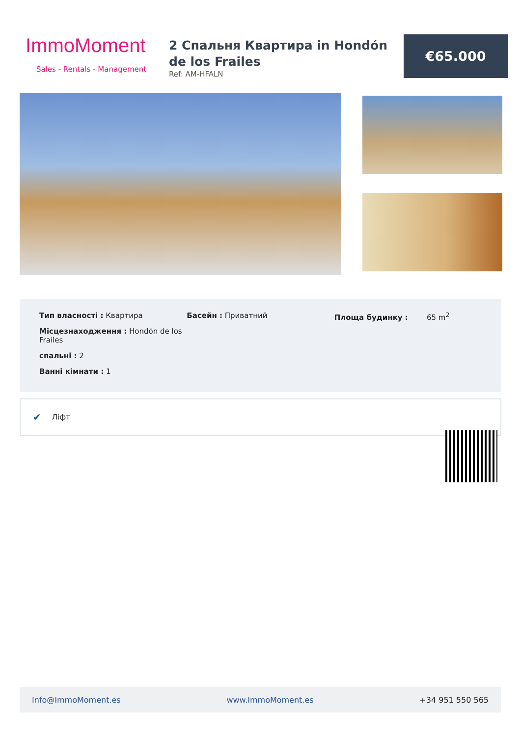ImmoMoment
Sales - Rentals - Management
2 Спальня Квартира in Hondón de los Frailes
Ref: AM-HFALN
€65.000
Тип власності : Квартира
Місцезнаходження : Hondón de los Frailes
спальні : 2
Ванні кімнати : 1
Басейн : Приватний Площа будинку : 65 m<sup>2</sup>
✔ Ліфт
Info@ImmoMoment.es www.ImmoMoment.es +34 951 550 565